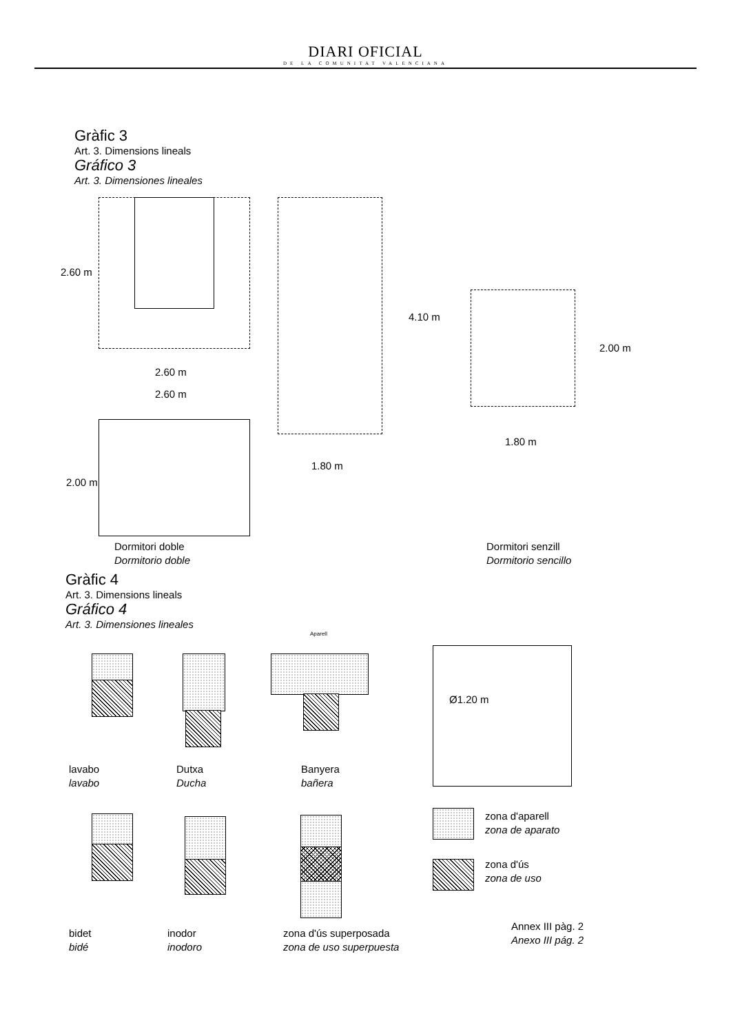DIARI OFICIAL
DE LA COMUNITAT VALENCIANA
Gràfic 3
Art. 3. Dimensions lineals
Gráfico 3
Art. 3. Dimensiones lineales
2.60 m
2.60 m
2.60 m
2.00 m
4.10 m
1.80 m
2.00 m
1.80 m
Dormitori doble
Dormitorio doble
Dormitori senzill
Dormitorio sencillo
Gràfic 4
Art. 3. Dimensions lineals
Gráfico 4
Art. 3. Dimensiones lineales
Aparell
Ø1.20 m
lavabo
lavabo
Dutxa
Ducha
Banyera
bañera
zona d'aparell
zona de aparato
zona d'ús
zona de uso
Annex III pàg. 2
Anexo III pág. 2
bidet
bidé
inodor
inodoro
zona d'ús superposada
zona de uso superpuesta